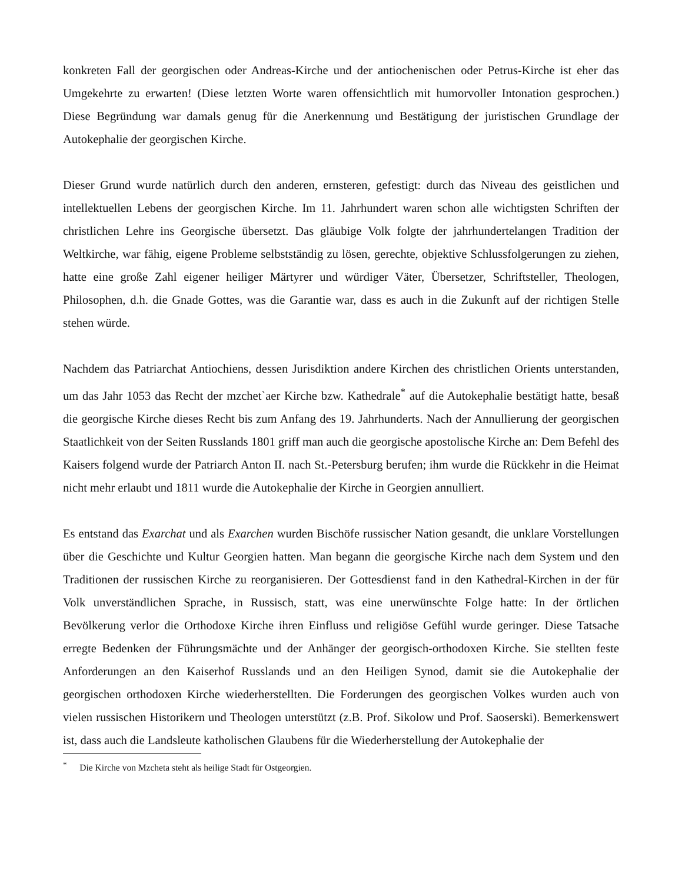konkreten Fall der georgischen oder Andreas-Kirche und der antiochenischen oder Petrus-Kirche ist eher das Umgekehrte zu erwarten! (Diese letzten Worte waren offensichtlich mit humorvoller Intonation gesprochen.) Diese Begründung war damals genug für die Anerkennung und Bestätigung der juristischen Grundlage der Autokephalie der georgischen Kirche.
Dieser Grund wurde natürlich durch den anderen, ernsteren, gefestigt: durch das Niveau des geistlichen und intellektuellen Lebens der georgischen Kirche. Im 11. Jahrhundert waren schon alle wichtigsten Schriften der christlichen Lehre ins Georgische übersetzt. Das gläubige Volk folgte der jahrhundertelangen Tradition der Weltkirche, war fähig, eigene Probleme selbstständig zu lösen, gerechte, objektive Schlussfolgerungen zu ziehen, hatte eine große Zahl eigener heiliger Märtyrer und würdiger Väter, Übersetzer, Schriftsteller, Theologen, Philosophen, d.h. die Gnade Gottes, was die Garantie war, dass es auch in die Zukunft auf der richtigen Stelle stehen würde.
Nachdem das Patriarchat Antiochiens, dessen Jurisdiktion andere Kirchen des christlichen Orients unterstanden, um das Jahr 1053 das Recht der mzchet`aer Kirche bzw. Kathedrale<sup>*</sup> auf die Autokephalie bestätigt hatte, besaß die georgische Kirche dieses Recht bis zum Anfang des 19. Jahrhunderts. Nach der Annullierung der georgischen Staatlichkeit von der Seiten Russlands 1801 griff man auch die georgische apostolische Kirche an: Dem Befehl des Kaisers folgend wurde der Patriarch Anton II. nach St.-Petersburg berufen; ihm wurde die Rückkehr in die Heimat nicht mehr erlaubt und 1811 wurde die Autokephalie der Kirche in Georgien annulliert.
Es entstand das Exarchat und als Exarchen wurden Bischöfe russischer Nation gesandt, die unklare Vorstellungen über die Geschichte und Kultur Georgien hatten. Man begann die georgische Kirche nach dem System und den Traditionen der russischen Kirche zu reorganisieren. Der Gottesdienst fand in den Kathedral-Kirchen in der für Volk unverständlichen Sprache, in Russisch, statt, was eine unerwünschte Folge hatte: In der örtlichen Bevölkerung verlor die Orthodoxe Kirche ihren Einfluss und religiöse Gefühl wurde geringer. Diese Tatsache erregte Bedenken der Führungsmächte und der Anhänger der georgisch-orthodoxen Kirche. Sie stellten feste Anforderungen an den Kaiserhof Russlands und an den Heiligen Synod, damit sie die Autokephalie der georgischen orthodoxen Kirche wiederherstellten. Die Forderungen des georgischen Volkes wurden auch von vielen russischen Historikern und Theologen unterstützt (z.B. Prof. Sikolow und Prof. Saoserski). Bemerkenswert ist, dass auch die Landsleute katholischen Glaubens für die Wiederherstellung der Autokephalie der
<sup>*</sup> Die Kirche von Mzcheta steht als heilige Stadt für Ostgeorgien.